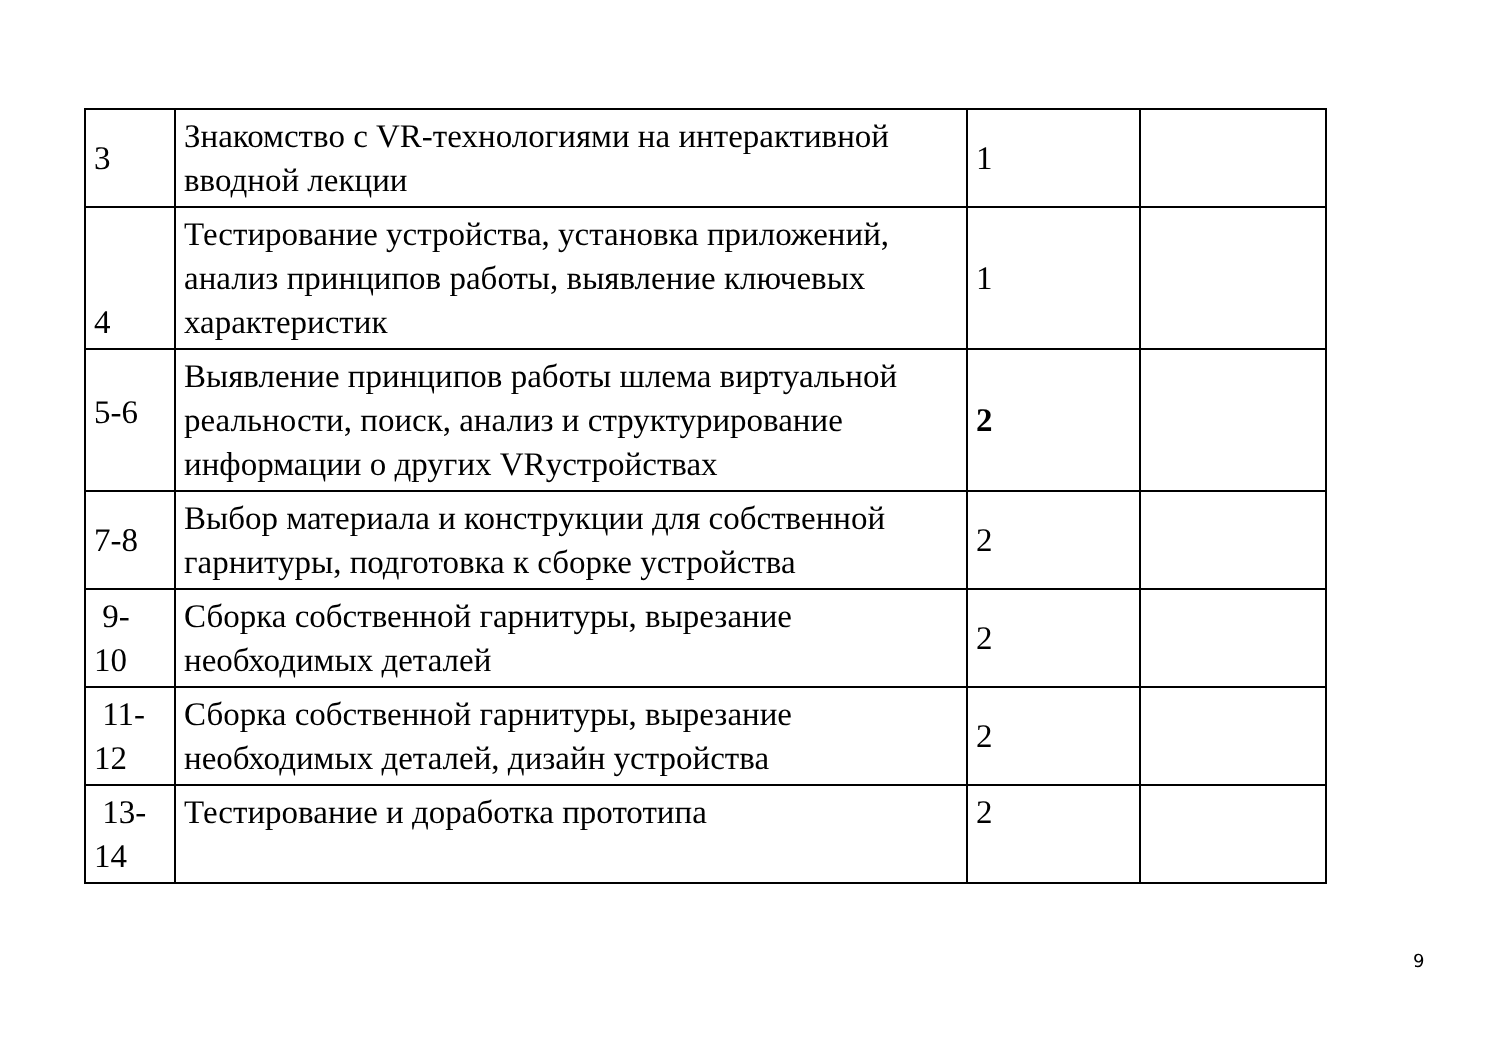| 3 | Знакомство с VR-технологиями на интерактивной вводной лекции | 1 | |
| 4 | Тестирование устройства, установка приложений, анализ принципов работы, выявление ключевых характеристик | 1 | |
| 5-6 | Выявление принципов работы шлема виртуальной реальности, поиск, анализ и структурирование информации о других VRустройствах | 2 | |
| 7-8 | Выбор материала и конструкции для собственной гарнитуры, подготовка к сборке устройства | 2 | |
| 9- 10 | Сборка собственной гарнитуры, вырезание необходимых деталей | 2 | |
| 11- 12 | Сборка собственной гарнитуры, вырезание необходимых деталей, дизайн устройства | 2 | |
| 13- 14 | Тестирование и доработка прототипа | 2 | |
9